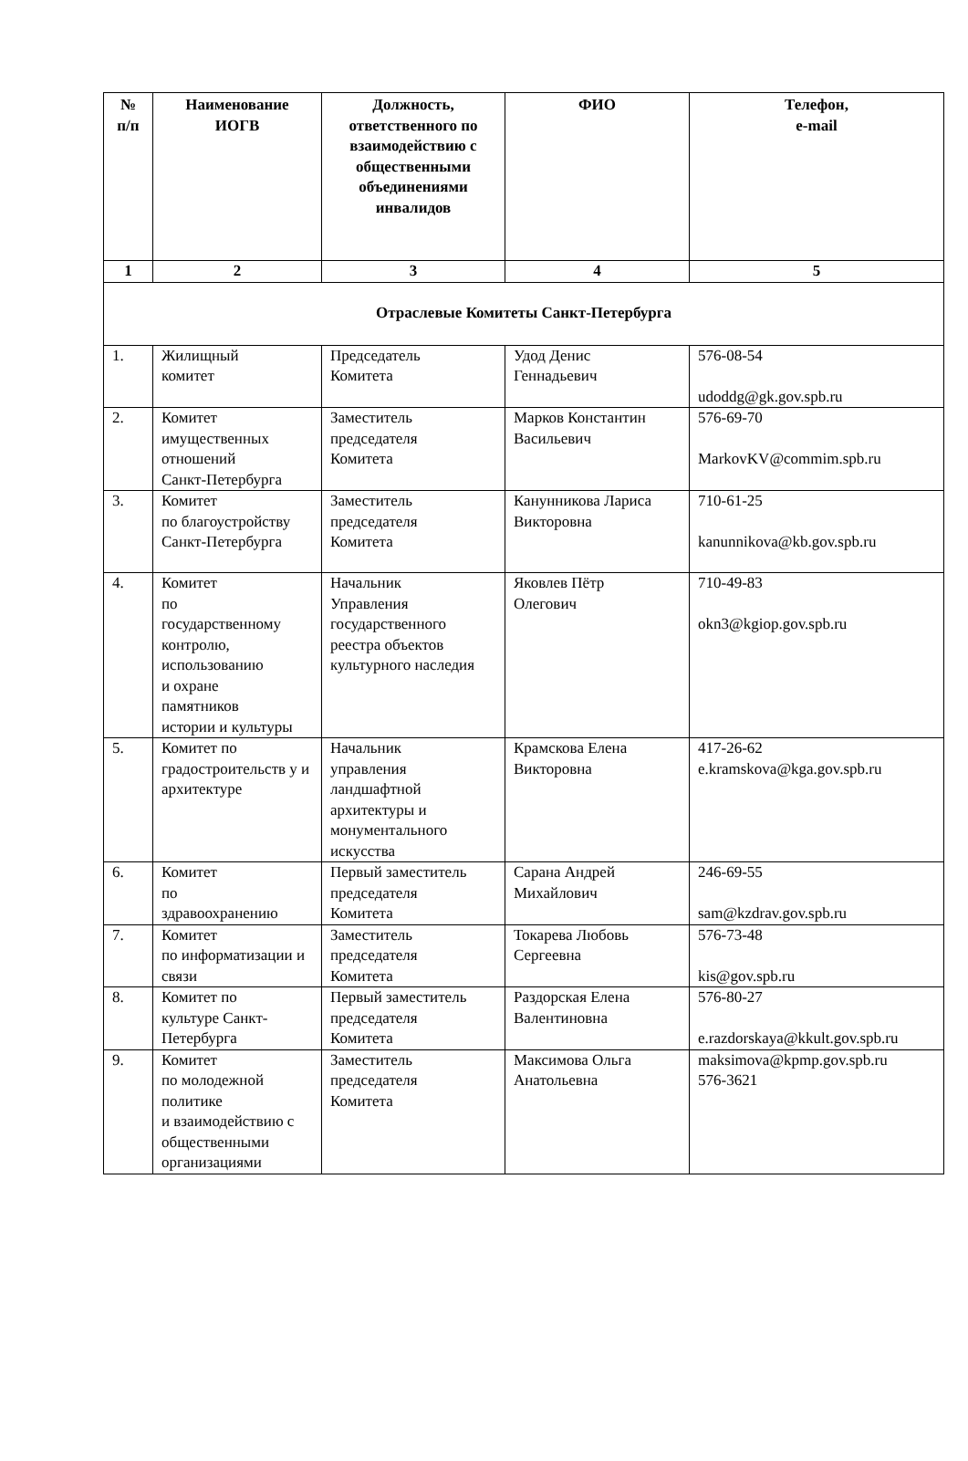| № п/п | Наименование ИОГВ | Должность, ответственного по взаимодействию с общественными объединениями инвалидов | ФИО | Телефон, e-mail |
| --- | --- | --- | --- | --- |
| 1 | 2 | 3 | 4 | 5 |
| Отраслевые Комитеты Санкт-Петербурга | | | | |
| 1. | Жилищный комитет | Председатель Комитета | Удод Денис Геннадьевич | 576-08-54 udoddg@gk.gov.spb.ru |
| 2. | Комитет имущественных отношений Санкт-Петербурга | Заместитель председателя Комитета | Марков Константин Васильевич | 576-69-70 MarkovKV@commim.spb.ru |
| 3. | Комитет по благоустройству Санкт-Петербурга | Заместитель председателя Комитета | Канунникова Лариса Викторовна | 710-61-25 kanunnikova@kb.gov.spb.ru |
| 4. | Комитет по государственному контролю, использованию и охране памятников истории и культуры | Начальник Управления государственного реестра объектов культурного наследия | Яковлев Пётр Олегович | 710-49-83 okn3@kgiop.gov.spb.ru |
| 5. | Комитет по градостроительств у и архитектуре | Начальник управления ландшафтной архитектуры и монументального искусства | Крамскова Елена Викторовна | 417-26-62 e.kramskova@kga.gov.spb.ru |
| 6. | Комитет по здравоохранению | Первый заместитель председателя Комитета | Сарана Андрей Михайлович | 246-69-55 sam@kzdrav.gov.spb.ru |
| 7. | Комитет по информатизации и связи | Заместитель председателя Комитета | Токарева Любовь Сергеевна | 576-73-48 kis@gov.spb.ru |
| 8. | Комитет по культуре Санкт-Петербурга | Первый заместитель председателя Комитета | Раздорская Елена Валентиновна | 576-80-27 e.razdorskaya@kkult.gov.spb.ru |
| 9. | Комитет по молодежной политике и взаимодействию с общественными организациями | Заместитель председателя Комитета | Максимова Ольга Анатольевна | maksimova@kpmp.gov.spb.ru 576-3621 |